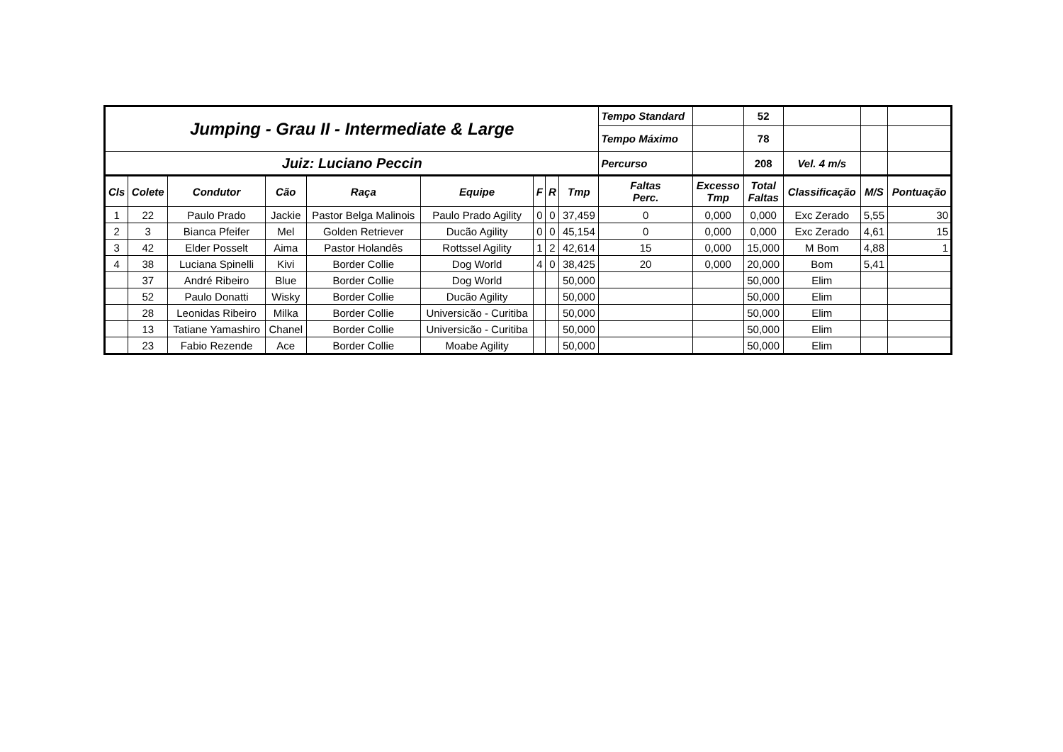| Jumping - Grau II - Intermediate & Large | | | | | | | | | Tempo Standard | | 52 | | | |
| | | | | | | | | | Tempo Máximo | | 78 | | | |
| Juiz: Luciano Peccin | | | | | | | | | Percurso | | 208 | Vel. 4 m/s | | |
| Cls | Colete | Condutor | Cão | Raça | Equipe | F | R | Tmp | Faltas Perc. | Excesso Tmp | Total Faltas | Classificação | M/S | Pontuação |
| 1 | 22 | Paulo Prado | Jackie | Pastor Belga Malinois | Paulo Prado Agility | 0 | 0 | 37,459 | 0 | 0,000 | 0,000 | Exc Zerado | 5,55 | 30 |
| 2 | 3 | Bianca Pfeifer | Mel | Golden Retriever | Ducão Agility | 0 | 0 | 45,154 | 0 | 0,000 | 0,000 | Exc Zerado | 4,61 | 15 |
| 3 | 42 | Elder Posselt | Aima | Pastor Holandês | Rottssel Agility | 1 | 2 | 42,614 | 15 | 0,000 | 15,000 | M Bom | 4,88 | 1 |
| 4 | 38 | Luciana Spinelli | Kivi | Border Collie | Dog World | 4 | 0 | 38,425 | 20 | 0,000 | 20,000 | Bom | 5,41 | |
| | 37 | André Ribeiro | Blue | Border Collie | Dog World | | | 50,000 | | | 50,000 | Elim | | |
| | 52 | Paulo Donatti | Wisky | Border Collie | Ducão Agility | | | 50,000 | | | 50,000 | Elim | | |
| | 28 | Leonidas Ribeiro | Milka | Border Collie | Universicão - Curitiba | | | 50,000 | | | 50,000 | Elim | | |
| | 13 | Tatiane Yamashiro | Chanel | Border Collie | Universicão - Curitiba | | | 50,000 | | | 50,000 | Elim | | |
| | 23 | Fabio Rezende | Ace | Border Collie | Moabe Agility | | | 50,000 | | | 50,000 | Elim | | |